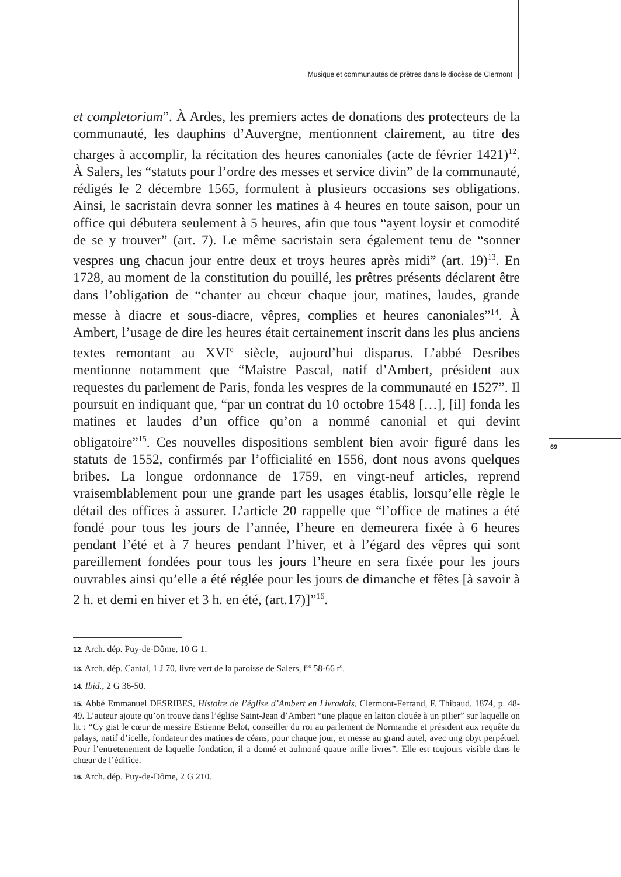Musique et communautés de prêtres dans le diocèse de Clermont
et completorium”. À Ardes, les premiers actes de donations des protecteurs de la communauté, les dauphins d’Auvergne, mentionnent clairement, au titre des charges à accomplir, la récitation des heures canoniales (acte de février 1421)<sup>12</sup>. À Salers, les “statuts pour l’ordre des messes et service divin” de la communauté, rédigés le 2 décembre 1565, formulent à plusieurs occasions ses obligations. Ainsi, le sacristain devra sonner les matines à 4 heures en toute saison, pour un office qui débutera seulement à 5 heures, afin que tous “ayent loysir et comodité de se y trouver” (art. 7). Le même sacristain sera également tenu de “sonner vespres ung chacun jour entre deux et troys heures après midi” (art. 19)<sup>13</sup>. En 1728, au moment de la constitution du pouillé, les prêtres présents déclarent être dans l’obligation de “chanter au chœur chaque jour, matines, laudes, grande messe à diacre et sous-diacre, vêpres, complies et heures canoniales”<sup>14</sup>. À Ambert, l’usage de dire les heures était certainement inscrit dans les plus anciens textes remontant au XVI<sup>e</sup> siècle, aujourd’hui disparus. L’abbé Desribes mentionne notamment que “Maistre Pascal, natif d’Ambert, président aux requestes du parlement de Paris, fonda les vespres de la communauté en 1527”. Il poursuit en indiquant que, “par un contrat du 10 octobre 1548 […], [il] fonda les matines et laudes d’un office qu’on a nommé canonial et qui devint obligatoire”<sup>15</sup>. Ces nouvelles dispositions semblent bien avoir figuré dans les statuts de 1552, confirmés par l’officialité en 1556, dont nous avons quelques bribes. La longue ordonnance de 1759, en vingt-neuf articles, reprend vraisemblablement pour une grande part les usages établis, lorsqu’elle règle le détail des offices à assurer. L’article 20 rappelle que “l’office de matines a été fondé pour tous les jours de l’année, l’heure en demeurera fixée à 6 heures pendant l’été et à 7 heures pendant l’hiver, et à l’égard des vêpres qui sont pareillement fondées pour tous les jours l’heure en sera fixée pour les jours ouvrables ainsi qu’elle a été réglée pour les jours de dimanche et fêtes [à savoir à 2 h. et demi en hiver et 3 h. en été, (art.17)]”<sup>16</sup>.
69
12. Arch. dép. Puy-de-Dôme, 10 G 1.
13. Arch. dép. Cantal, 1 J 70, livre vert de la paroisse de Salers, f<sup>os</sup> 58-66 r<sup>o</sup>.
14. Ibid., 2 G 36-50.
15. Abbé Emmanuel DESRIBES, Histoire de l’église d’Ambert en Livradois, Clermont-Ferrand, F. Thibaud, 1874, p. 48-49. L’auteur ajoute qu’on trouve dans l’église Saint-Jean d’Ambert “une plaque en laiton clouée à un pilier” sur laquelle on lit : “Cy gist le cœur de messire Estienne Belot, conseiller du roi au parlement de Normandie et président aux requête du palays, natif d’icelle, fondateur des matines de céans, pour chaque jour, et messe au grand autel, avec ung obyt perpétuel. Pour l’entretenement de laquelle fondation, il a donné et aulmoné quatre mille livres”. Elle est toujours visible dans le chœur de l’édifice.
16. Arch. dép. Puy-de-Dôme, 2 G 210.